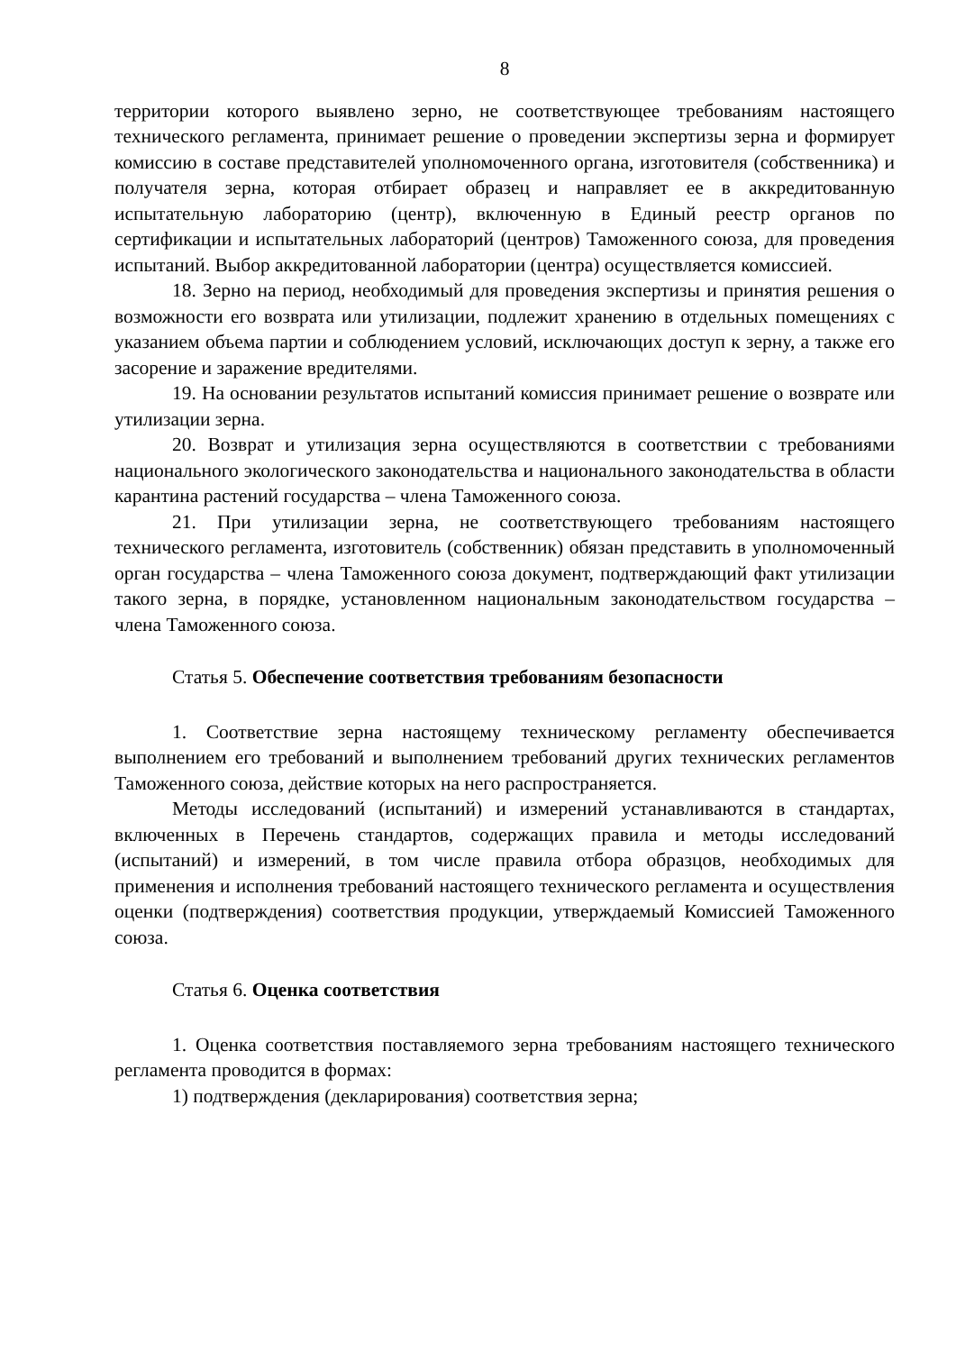8
территории которого выявлено зерно, не соответствующее требованиям настоящего технического регламента, принимает решение о проведении экспертизы зерна и формирует комиссию в составе представителей уполномоченного органа, изготовителя (собственника) и получателя зерна, которая отбирает образец и направляет ее в аккредитованную испытательную лабораторию (центр), включенную в Единый реестр органов по сертификации и испытательных лабораторий (центров) Таможенного союза, для проведения испытаний. Выбор аккредитованной лаборатории (центра) осуществляется комиссией.
18. Зерно на период, необходимый для проведения экспертизы и принятия решения о возможности его возврата или утилизации, подлежит хранению в отдельных помещениях с указанием объема партии и соблюдением условий, исключающих доступ к зерну, а также его засорение и заражение вредителями.
19. На основании результатов испытаний комиссия принимает решение о возврате или утилизации зерна.
20. Возврат и утилизация зерна осуществляются в соответствии с требованиями национального экологического законодательства и национального законодательства в области карантина растений государства – члена Таможенного союза.
21. При утилизации зерна, не соответствующего требованиям настоящего технического регламента, изготовитель (собственник) обязан представить в уполномоченный орган государства – члена Таможенного союза документ, подтверждающий факт утилизации такого зерна, в порядке, установленном национальным законодательством государства – члена Таможенного союза.
Статья 5. Обеспечение соответствия требованиям безопасности
1. Соответствие зерна настоящему техническому регламенту обеспечивается выполнением его требований и выполнением требований других технических регламентов Таможенного союза, действие которых на него распространяется.
Методы исследований (испытаний) и измерений устанавливаются в стандартах, включенных в Перечень стандартов, содержащих правила и методы исследований (испытаний) и измерений, в том числе правила отбора образцов, необходимых для применения и исполнения требований настоящего технического регламента и осуществления оценки (подтверждения) соответствия продукции, утверждаемый Комиссией Таможенного союза.
Статья 6. Оценка соответствия
1. Оценка соответствия поставляемого зерна требованиям настоящего технического регламента проводится в формах:
1) подтверждения (декларирования) соответствия зерна;